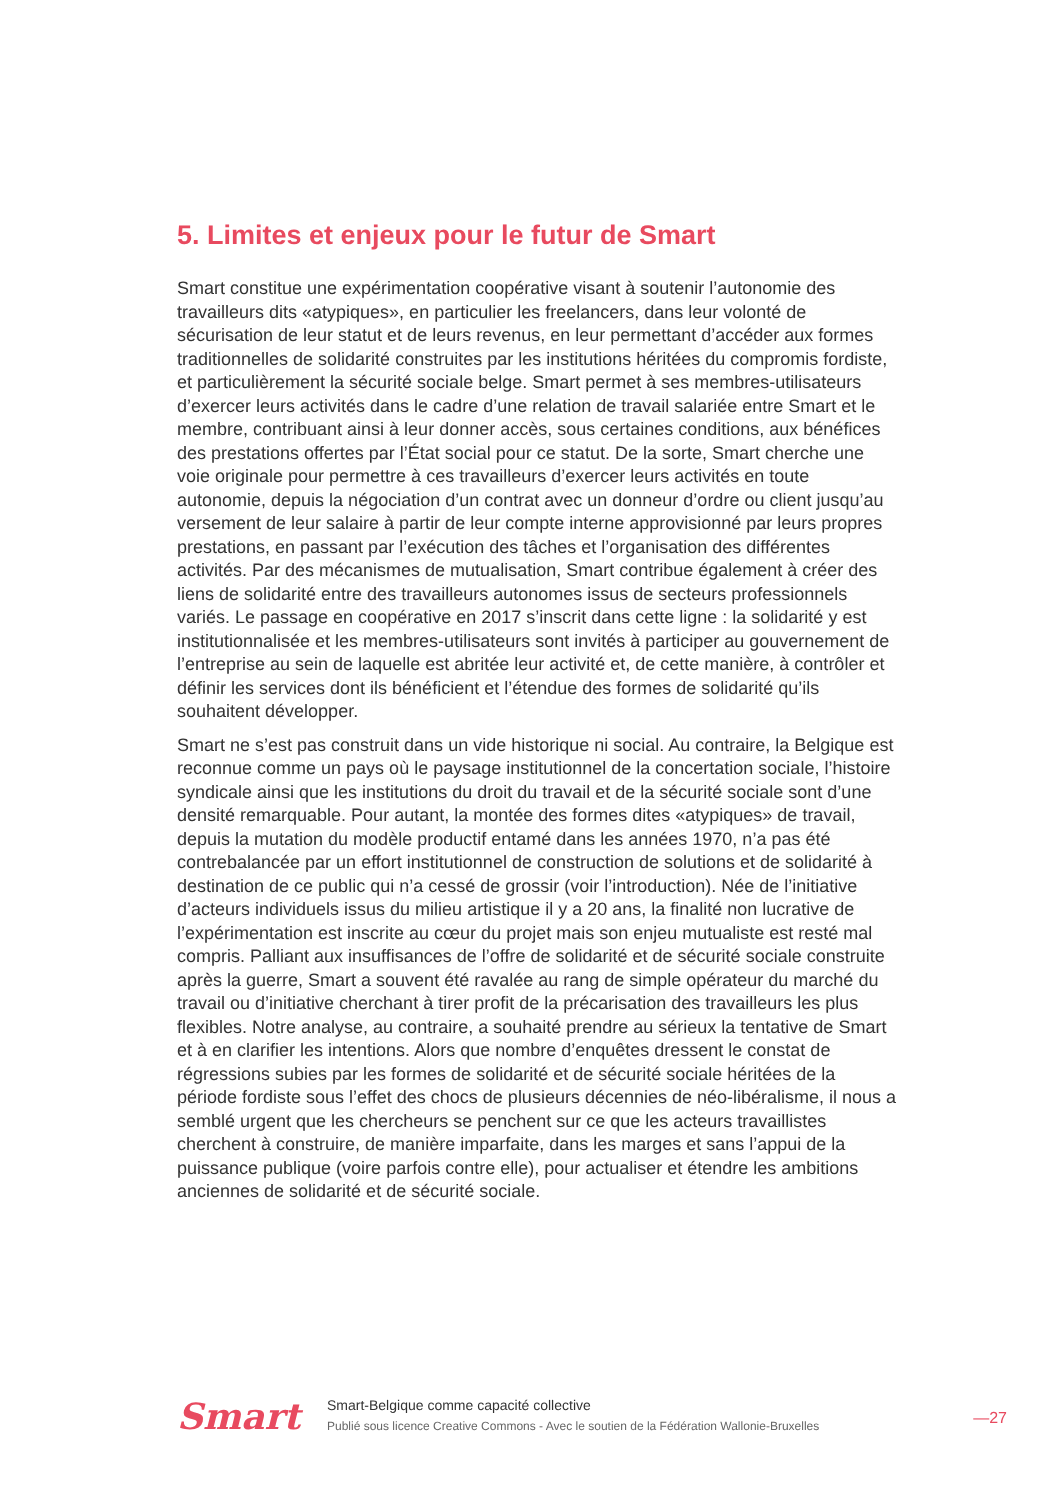5. Limites et enjeux pour le futur de Smart
Smart constitue une expérimentation coopérative visant à soutenir l’autonomie des travailleurs dits «atypiques», en particulier les freelancers, dans leur volonté de sécurisation de leur statut et de leurs revenus, en leur permettant d’accéder aux formes traditionnelles de solidarité construites par les institutions héritées du compromis fordiste, et particulièrement la sécurité sociale belge. Smart permet à ses membres-utilisateurs d’exercer leurs activités dans le cadre d’une relation de travail salariée entre Smart et le membre, contribuant ainsi à leur donner accès, sous certaines conditions, aux bénéfices des prestations offertes par l’État social pour ce statut. De la sorte, Smart cherche une voie originale pour permettre à ces travailleurs d’exercer leurs activités en toute autonomie, depuis la négociation d’un contrat avec un donneur d’ordre ou client jusqu’au versement de leur salaire à partir de leur compte interne approvisionné par leurs propres prestations, en passant par l’exécution des tâches et l’organisation des différentes activités. Par des mécanismes de mutualisation, Smart contribue également à créer des liens de solidarité entre des travailleurs autonomes issus de secteurs professionnels variés. Le passage en coopérative en 2017 s’inscrit dans cette ligne : la solidarité y est institutionnalisée et les membres-utilisateurs sont invités à participer au gouvernement de l’entreprise au sein de laquelle est abritée leur activité et, de cette manière, à contrôler et définir les services dont ils bénéficient et l’étendue des formes de solidarité qu’ils souhaitent développer.
Smart ne s’est pas construit dans un vide historique ni social. Au contraire, la Belgique est reconnue comme un pays où le paysage institutionnel de la concertation sociale, l’histoire syndicale ainsi que les institutions du droit du travail et de la sécurité sociale sont d’une densité remarquable. Pour autant, la montée des formes dites «atypiques» de travail, depuis la mutation du modèle productif entamé dans les années 1970, n’a pas été contrebalancée par un effort institutionnel de construction de solutions et de solidarité à destination de ce public qui n’a cessé de grossir (voir l’introduction). Née de l’initiative d’acteurs individuels issus du milieu artistique il y a 20 ans, la finalité non lucrative de l’expérimentation est inscrite au cœur du projet mais son enjeu mutualiste est resté mal compris. Palliant aux insuffisances de l’offre de solidarité et de sécurité sociale construite après la guerre, Smart a souvent été ravalée au rang de simple opérateur du marché du travail ou d’initiative cherchant à tirer profit de la précarisation des travailleurs les plus flexibles. Notre analyse, au contraire, a souhaité prendre au sérieux la tentative de Smart et à en clarifier les intentions. Alors que nombre d’enquêtes dressent le constat de régressions subies par les formes de solidarité et de sécurité sociale héritées de la période fordiste sous l’effet des chocs de plusieurs décennies de néo-libéralisme, il nous a semblé urgent que les chercheurs se penchent sur ce que les acteurs travaillistes cherchent à construire, de manière imparfaite, dans les marges et sans l’appui de la puissance publique (voire parfois contre elle), pour actualiser et étendre les ambitions anciennes de solidarité et de sécurité sociale.
Smart
Smart-Belgique comme capacité collective
Publié sous licence Creative Commons - Avec le soutien de la Fédération Wallonie-Bruxelles
—27